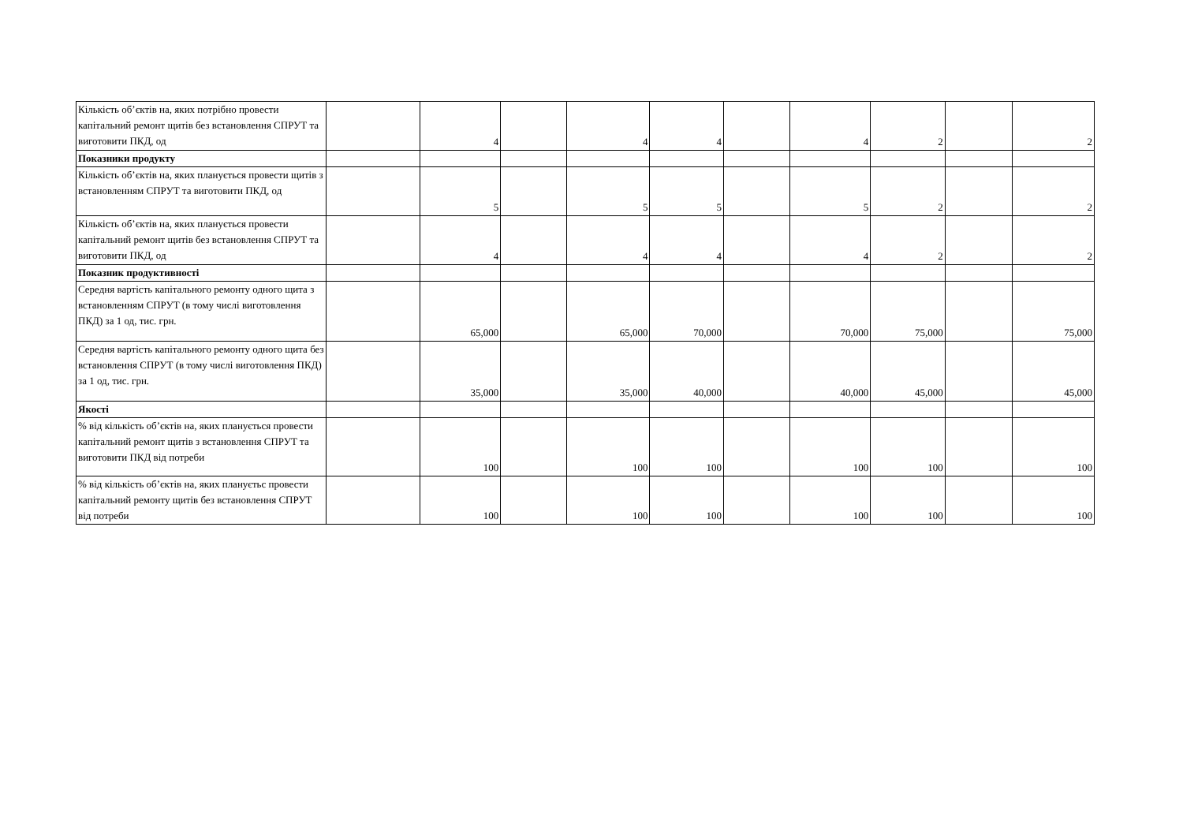| Кількість об’єктів на, яких потрібно провести капітальний ремонт щитів без встановлення СПРУТ та виготовити ПКД, од | | 4 | | 4 | 4 | | 4 | 2 | | 2 |
| Показники продукту | | | | | | | | | | |
| Кількість об’єктів на, яких планується провести щитів з встановленням СПРУТ та виготовити ПКД, од | | 5 | | 5 | 5 | | 5 | 2 | | 2 |
| Кількість об’єктів на, яких планується провести капітальний ремонт щитів без встановлення СПРУТ та виготовити ПКД, од | | 4 | | 4 | 4 | | 4 | 2 | | 2 |
| Показник продуктивності | | | | | | | | | | |
| Середня вартість капітального ремонту одного щита з встановленням СПРУТ (в тому числі виготовлення ПКД) за 1 од, тис. грн. | | 65,000 | | 65,000 | 70,000 | | 70,000 | 75,000 | | 75,000 |
| Середня вартість капітального ремонту одного щита без встановлення СПРУТ (в тому числі виготовлення ПКД) за 1 од, тис. грн. | | 35,000 | | 35,000 | 40,000 | | 40,000 | 45,000 | | 45,000 |
| Якості | | | | | | | | | | |
| % від кількість об’єктів на, яких планується провести капітальний ремонт щитів з встановлення СПРУТ та виготовити ПКД від потреби | | 100 | | 100 | 100 | | 100 | 100 | | 100 |
| % від кількість об’єктів на, яких плануєтьс провести капітальний ремонту щитів без встановлення СПРУТ від потреби | | 100 | | 100 | 100 | | 100 | 100 | | 100 |